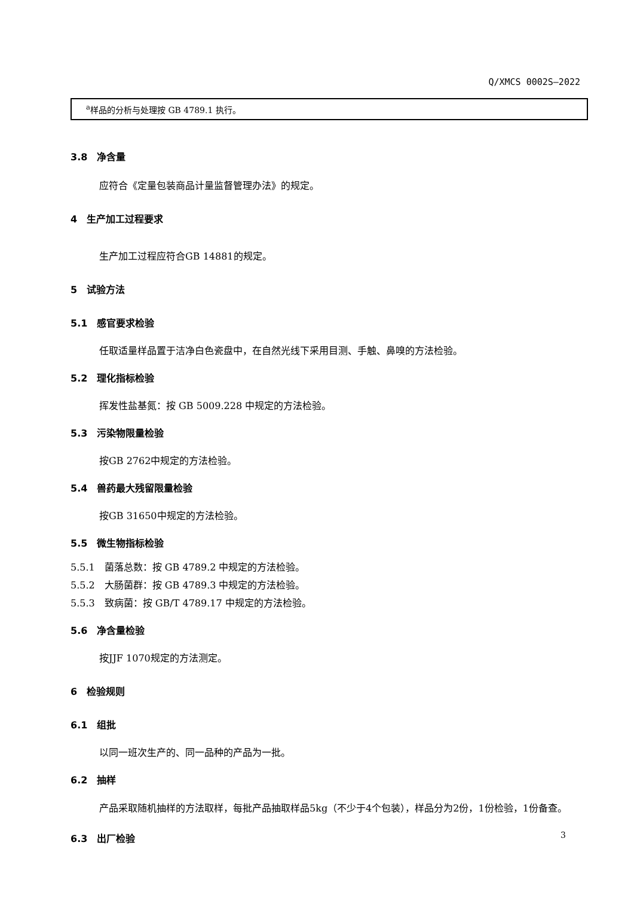Q/XMCS 0002S—2022
| <sup>a</sup> 样品的分析与处理按 GB 4789.1 执行。 |
3.8　净含量
应符合《定量包装商品计量监督管理办法》的规定。
4　生产加工过程要求
生产加工过程应符合GB 14881的规定。
5　试验方法
5.1　感官要求检验
任取适量样品置于洁净白色瓷盘中，在自然光线下采用目测、手触、鼻嗅的方法检验。
5.2　理化指标检验
挥发性盐基氮：按 GB 5009.228 中规定的方法检验。
5.3　污染物限量检验
按GB 2762中规定的方法检验。
5.4　兽药最大残留限量检验
按GB 31650中规定的方法检验。
5.5　微生物指标检验
5.5.1　菌落总数：按 GB 4789.2 中规定的方法检验。
5.5.2　大肠菌群：按 GB 4789.3 中规定的方法检验。
5.5.3　致病菌：按 GB/T 4789.17 中规定的方法检验。
5.6　净含量检验
按JJF 1070规定的方法测定。
6　检验规则
6.1　组批
以同一班次生产的、同一品种的产品为一批。
6.2　抽样
产品采取随机抽样的方法取样，每批产品抽取样品5kg（不少于4个包装），样品分为2份，1份检验，1份备查。
6.3　出厂检验
3